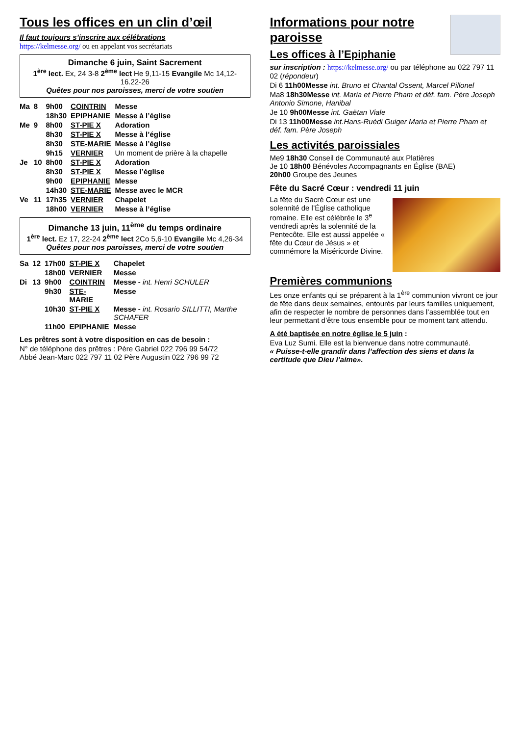Tous les offices en un clin d’œil
Il faut toujours s’inscrire aux célébrations
https://kelmesse.org/ ou en appelant vos secrétariats
Dimanche 6 juin, Saint Sacrement
1<sup>ère</sup> lect. Ex, 24 3-8 2<sup>ème</sup> lect He 9,11-15 Evangile Mc 14,12-16.22-26
Quêtes pour nos paroisses, merci de votre soutien
| Ma | 8 | 9h00 | COINTRIN | Messe |
| | | 18h30 | EPIPHANIE | Messe à l’église |
| Me | 9 | 8h00 | ST-PIE X | Adoration |
| | | 8h30 | ST-PIE X | Messe à l’église |
| | | 8h30 | STE-MARIE | Messe à l’église |
| | | 9h15 | VERNIER | Un moment de prière à la chapelle |
| Je | 10 | 8h00 | ST-PIE X | Adoration |
| | | 8h30 | ST-PIE X | Messe l’église |
| | | 9h00 | EPIPHANIE | Messe |
| | | 14h30 | STE-MARIE | Messe avec le MCR |
| Ve | 11 | 17h35 | VERNIER | Chapelet |
| | | 18h00 | VERNIER | Messe à l’église |
Dimanche 13 juin, 11<sup>ème</sup> du temps ordinaire
1<sup>ère</sup> lect. Ez 17, 22-24 2<sup>ème</sup> lect 2Co 5,6-10 Evangile Mc 4,26-34
Quêtes pour nos paroisses, merci de votre soutien
| Sa | 12 | 17h00 | ST-PIE X | Chapelet |
| | | 18h00 | VERNIER | Messe |
| Di | 13 | 9h00 | COINTRIN | Messe - int. Henri SCHULER |
| | | 9h30 | STE-MARIE | Messe |
| | | 10h30 | ST-PIE X | Messe - int. Rosario SILLITTI, Marthe SCHAFER |
| | | 11h00 | EPIPHANIE | Messe |
Les prêtres sont à votre disposition en cas de besoin :
N° de téléphone des prêtres : Père Gabriel 022 796 99 54/72
Abbé Jean-Marc 022 797 11 02 Père Augustin 022 796 99 72
Informations pour notre paroisse
Les offices à l’Epiphanie
sur inscription : https://kelmesse.org/ ou par téléphone au 022 797 11 02 (répondeur)
Di 6 11h00Messe int. Bruno et Chantal Ossent, Marcel Pillonel
Ma8 18h30Messe int. Maria et Pierre Pham et déf. fam. Père Joseph Antonio Simone, Hanibal
Je 10 9h00Messe int. Gaëtan Viale
Di 13 11h00Messe int.Hans-Ruédi Guiger Maria et Pierre Pham et déf. fam. Père Joseph
Les activités paroissiales
Me9 18h30 Conseil de Communauté aux Platières
Je 10 18h00 Bénévoles Accompagnants en Église (BAE)
20h00 Groupe des Jeunes
Fête du Sacré Cœur : vendredi 11 juin
La fête du Sacré Cœur est une solennité de l’Église catholique romaine. Elle est célébrée le 3<sup>e</sup> vendredi après la solennité de la Pentecôte. Elle est aussi appelée « fête du Cœur de Jésus » et commémore la Miséricorde Divine.
Premières communions
Les onze enfants qui se préparent à la 1<sup>ère</sup> communion vivront ce jour de fête dans deux semaines, entourés par leurs familles uniquement, afin de respecter le nombre de personnes dans l’assemblée tout en leur permettant d’être tous ensemble pour ce moment tant attendu.
A été baptisée en notre église le 5 juin :
Eva Luz Sumi. Elle est la bienvenue dans notre communauté.
« Puisse-t-elle grandir dans l’affection des siens et dans la certitude que Dieu l’aime».